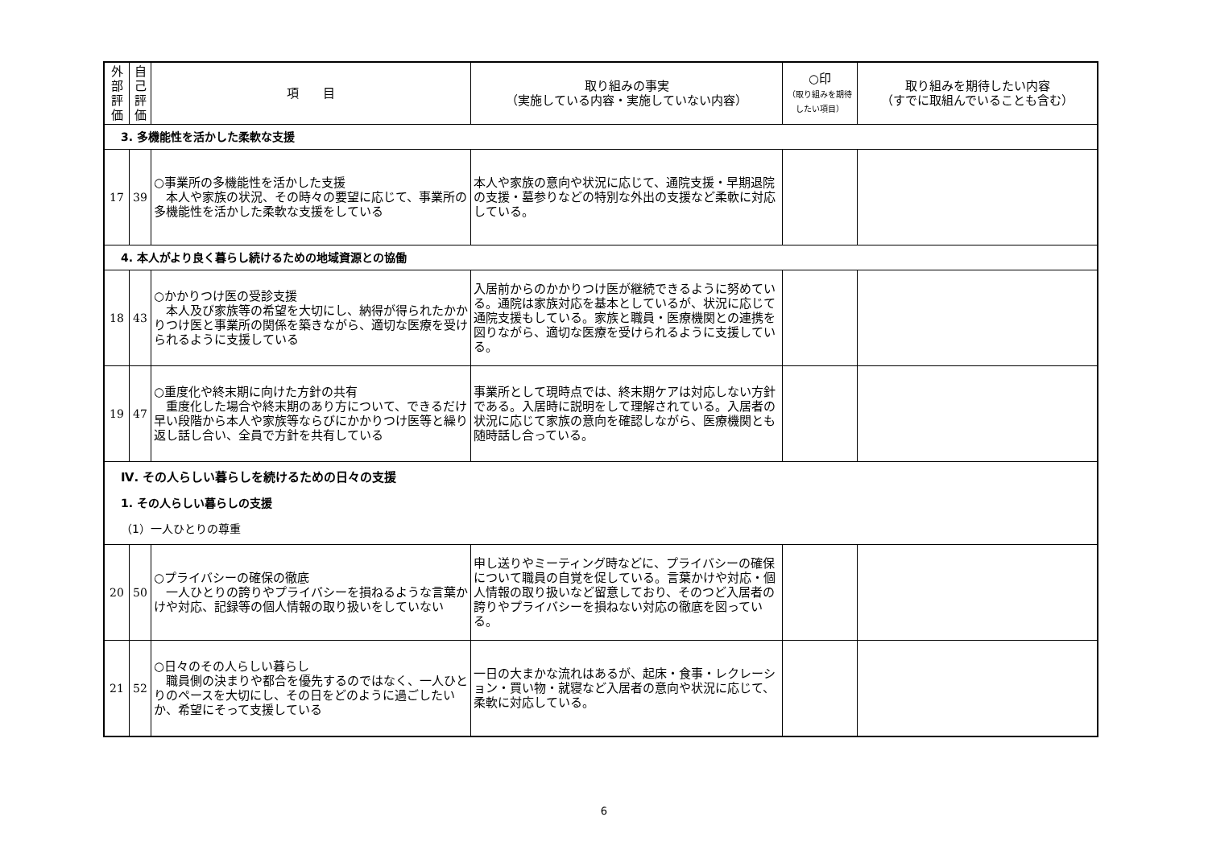| 外 部 評 価 | 自 己 評 価 | 項 目 | 取り組みの事実 （実施している内容・実施していない内容） | ○印 （取り組みを期待したい項目） | 取り組みを期待したい内容 （すでに取組んでいることも含む） |
| --- | --- | --- | --- | --- | --- |
| 3. 多機能性を活かした柔軟な支援 | | | | | |
| 17 | 39 | ○事業所の多機能性を活かした支援 本人や家族の状況、その時々の要望に応じて、事業所の多機能性を活かした柔軟な支援をしている | 本人や家族の意向や状況に応じて、通院支援・早期退院の支援・墓参りなどの特別な外出の支援など柔軟に対応している。 | | |
| 4. 本人がより良く暮らし続けるための地域資源との協働 | | | | | |
| 18 | 43 | ○かかりつけ医の受診支援 本人及び家族等の希望を大切にし、納得が得られたかかりつけ医と事業所の関係を築きながら、適切な医療を受けられるように支援している | 入居前からのかかりつけ医が継続できるように努めている。通院は家族対応を基本としているが、状況に応じて通院支援もしている。家族と職員・医療機関との連携を図りながら、適切な医療を受けられるように支援している。 | | |
| 19 | 47 | ○重度化や終末期に向けた方針の共有 重度化した場合や終末期のあり方について、できるだけ早い段階から本人や家族等ならびにかかりつけ医等と繰り返し話し合い、全員で方針を共有している | 事業所として現時点では、終末期ケアは対応しない方針である。入居時に説明をして理解されている。入居者の状況に応じて家族の意向を確認しながら、医療機関とも随時話し合っている。 | | |
| Ⅳ. その人らしい暮らしを続けるための日々の支援 1. その人らしい暮らしの支援 （1）一人ひとりの尊重 | | | | | |
| 20 | 50 | ○プライバシーの確保の徹底 一人ひとりの誇りやプライバシーを損ねるような言葉かけや対応、記録等の個人情報の取り扱いをしていない | 申し送りやミーティング時などに、プライバシーの確保について職員の自覚を促している。言葉かけや対応・個人情報の取り扱いなど留意しており、そのつど入居者の誇りやプライバシーを損ねない対応の徹底を図っている。 | | |
| 21 | 52 | ○日々のその人らしい暮らし 職員側の決まりや都合を優先するのではなく、一人ひとりのペースを大切にし、その日をどのように過ごしたいか、希望にそって支援している | 一日の大まかな流れはあるが、起床・食事・レクレーション・買い物・就寝など入居者の意向や状況に応じて、柔軟に対応している。 | | |
6